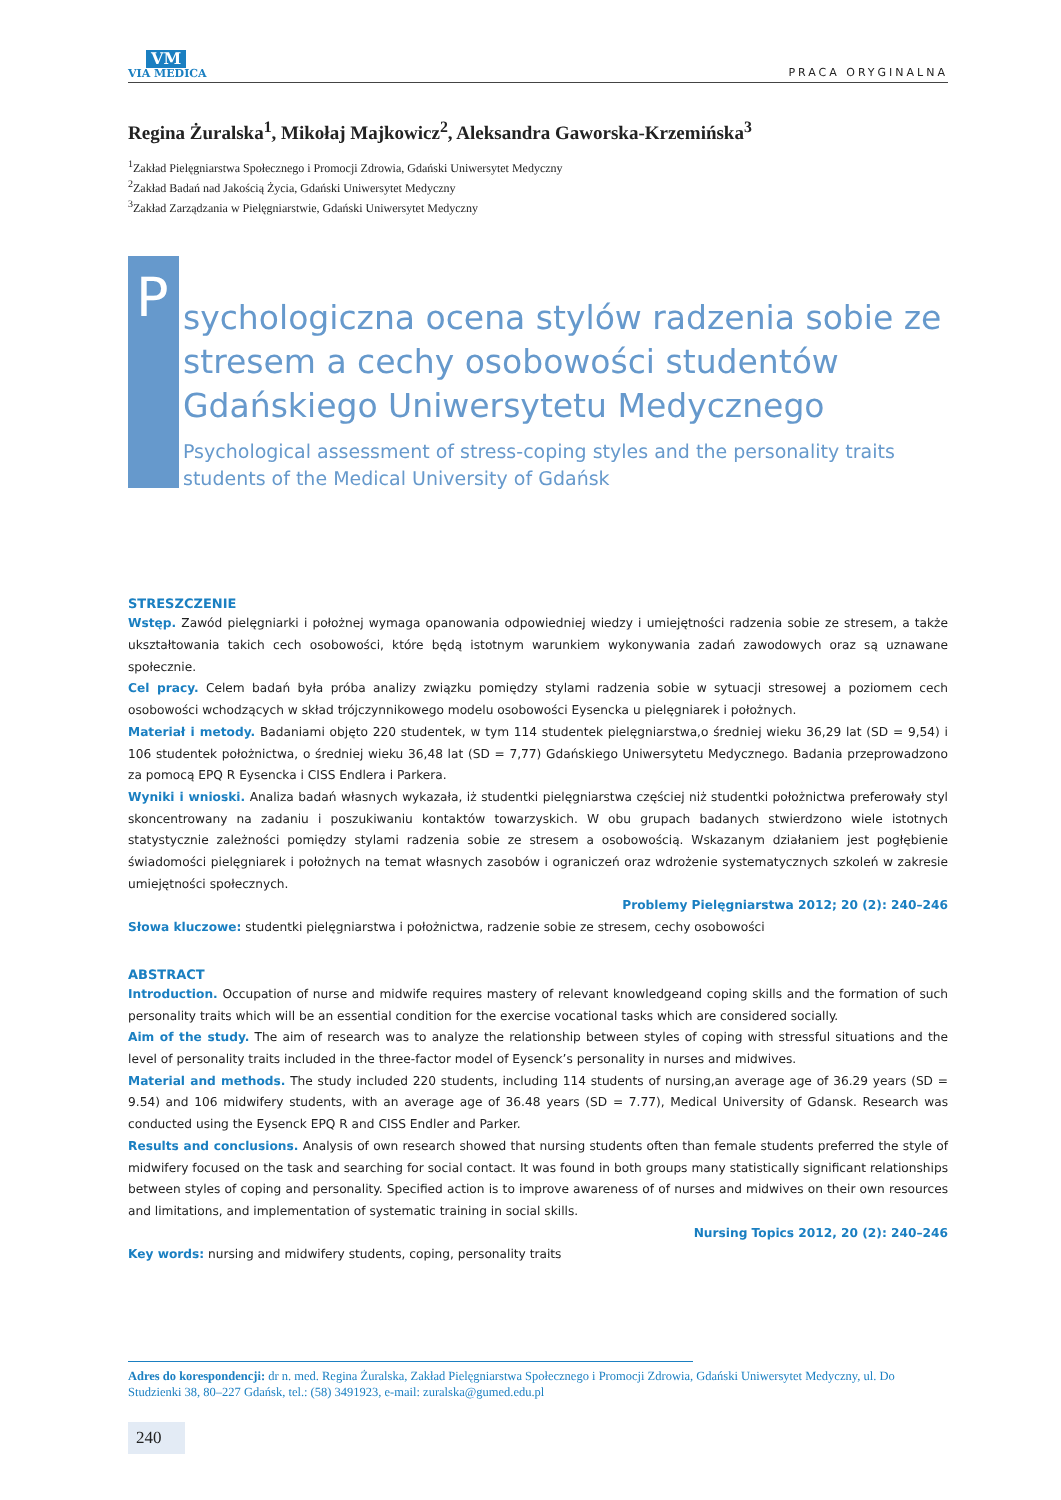VM
VIA MEDICA
PRACA ORYGINALNA
Regina Żuralska<sup>1</sup>, Mikołaj Majkowicz<sup>2</sup>, Aleksandra Gaworska-Krzemińska<sup>3</sup>
<sup>1</sup> Zakład Pielęgniarstwa Społecznego i Promocji Zdrowia, Gdański Uniwersytet Medyczny
<sup>2</sup> Zakład Badań nad Jakością Życia, Gdański Uniwersytet Medyczny
<sup>3</sup> Zakład Zarządzania w Pielęgniarstwie, Gdański Uniwersytet Medyczny
P
sychologiczna ocena stylów radzenia sobie ze stresem a cechy osobowości studentów Gdańskiego Uniwersytetu Medycznego
Psychological assessment of stress-coping styles and the personality traits students of the Medical University of Gdańsk
STRESZCZENIE
Wstęp. Zawód pielęgniarki i położnej wymaga opanowania odpowiedniej wiedzy i umiejętności radzenia sobie ze stresem, a także ukształtowania takich cech osobowości, które będą istotnym warunkiem wykonywania zadań zawodowych oraz są uznawane społecznie.
Cel pracy. Celem badań była próba analizy związku pomiędzy stylami radzenia sobie w sytuacji stresowej a poziomem cech osobowości wchodzących w skład trójczynnikowego modelu osobowości Eysencka u pielęgniarek i położnych.
Materiał i metody. Badaniami objęto 220 studentek, w tym 114 studentek pielęgniarstwa,o średniej wieku 36,29 lat (SD = 9,54) i 106 studentek położnictwa, o średniej wieku 36,48 lat (SD = 7,77) Gdańskiego Uniwersytetu Medycznego. Badania przeprowadzono za pomocą EPQ R Eysencka i CISS Endlera i Parkera.
Wyniki i wnioski. Analiza badań własnych wykazała, iż studentki pielęgniarstwa częściej niż studentki położnictwa preferowały styl skoncentrowany na zadaniu i poszukiwaniu kontaktów towarzyskich. W obu grupach badanych stwierdzono wiele istotnych statystycznie zależności pomiędzy stylami radzenia sobie ze stresem a osobowością. Wskazanym działaniem jest pogłębienie świadomości pielęgniarek i położnych na temat własnych zasobów i ograniczeń oraz wdrożenie systematycznych szkoleń w zakresie umiejętności społecznych.
Problemy Pielęgniarstwa 2012; 20 (2): 240–246
Słowa kluczowe: studentki pielęgniarstwa i położnictwa, radzenie sobie ze stresem, cechy osobowości
ABSTRACT
Introduction. Occupation of nurse and midwife requires mastery of relevant knowledgeand coping skills and the formation of such personality traits which will be an essential condition for the exercise vocational tasks which are considered socially.
Aim of the study. The aim of research was to analyze the relationship between styles of coping with stressful situations and the level of personality traits included in the three-factor model of Eysenck’s personality in nurses and midwives.
Material and methods. The study included 220 students, including 114 students of nursing,an average age of 36.29 years (SD = 9.54) and 106 midwifery students, with an average age of 36.48 years (SD = 7.77), Medical University of Gdansk. Research was conducted using the Eysenck EPQ R and CISS Endler and Parker.
Results and conclusions. Analysis of own research showed that nursing students often than female students preferred the style of midwifery focused on the task and searching for social contact. It was found in both groups many statistically significant relationships between styles of coping and personality. Specified action is to improve awareness of of nurses and midwives on their own resources and limitations, and implementation of systematic training in social skills.
Nursing Topics 2012, 20 (2): 240–246
Key words: nursing and midwifery students, coping, personality traits
Adres do korespondencji: dr n. med. Regina Żuralska, Zakład Pielęgniarstwa Społecznego i Promocji Zdrowia, Gdański Uniwersytet Medyczny, ul. Do Studzienki 38, 80–227 Gdańsk, tel.: (58) 3491923, e-mail: zuralska@gumed.edu.pl
240